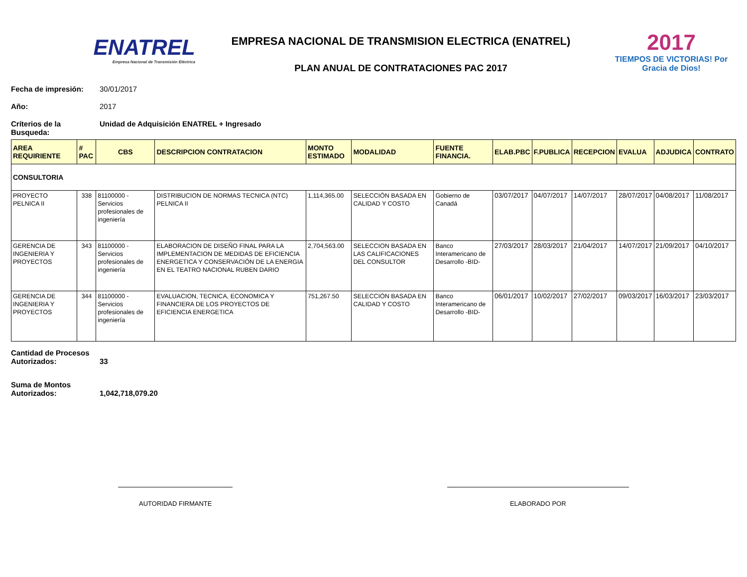ENATREL
Empresa Nacional de Transmisión Eléctrica
EMPRESA NACIONAL DE TRANSMISION ELECTRICA (ENATREL)
PLAN ANUAL DE CONTRATACIONES PAC 2017
2017
TIEMPOS DE VICTORIAS! Por Gracia de Dios!
Fecha de impresión: 30/01/2017
Año: 2017
Críterios de la Busqueda: Unidad de Adquisición ENATREL + Ingresado
| AREA REQUIRIENTE | # PAC | CBS | DESCRIPCION CONTRATACION | MONTO ESTIMADO | MODALIDAD | FUENTE FINANCIA. | ELAB.PBC | F.PUBLICA | RECEPCION | EVALUA | ADJUDICA | CONTRATO |
| --- | --- | --- | --- | --- | --- | --- | --- | --- | --- | --- | --- | --- |
| CONSULTORIA | | | | | | | | | | | | |
| PROYECTO PELNICA II | 338 | 81100000 - Servicios profesionales de ingeniería | DISTRIBUCION DE NORMAS TECNICA (NTC) PELNICA II | 1,114,365.00 | SELECCIÓN BASADA EN CALIDAD Y COSTO | Gobierno de Canadá | 03/07/2017 | 04/07/2017 | 14/07/2017 | 28/07/2017 | 04/08/2017 | 11/08/2017 |
| GERENCIA DE INGENIERIA Y PROYECTOS | 343 | 81100000 - Servicios profesionales de ingeniería | ELABORACION DE DISEÑO FINAL PARA LA IMPLEMENTACION DE MEDIDAS DE EFICIENCIA ENERGETICA Y CONSERVACIÓN DE LA ENERGIA EN EL TEATRO NACIONAL RUBEN DARIO | 2,704,563.00 | SELECCION BASADA EN LAS CALIFICACIONES DEL CONSULTOR | Banco Interamericano de Desarrollo -BID- | 27/03/2017 | 28/03/2017 | 21/04/2017 | 14/07/2017 | 21/09/2017 | 04/10/2017 |
| GERENCIA DE INGENIERIA Y PROYECTOS | 344 | 81100000 - Servicios profesionales de ingeniería | EVALUACION, TECNICA, ECONOMICA Y FINANCIERA DE LOS PROYECTOS DE EFICIENCIA ENERGETICA | 751,267.50 | SELECCIÓN BASADA EN CALIDAD Y COSTO | Banco Interamericano de Desarrollo -BID- | 06/01/2017 | 10/02/2017 | 27/02/2017 | 09/03/2017 | 16/03/2017 | 23/03/2017 |
Cantidad de Procesos Autorizados: 33
Suma de Montos Autorizados: 1,042,718,079.20
AUTORIDAD FIRMANTE ELABORADO POR